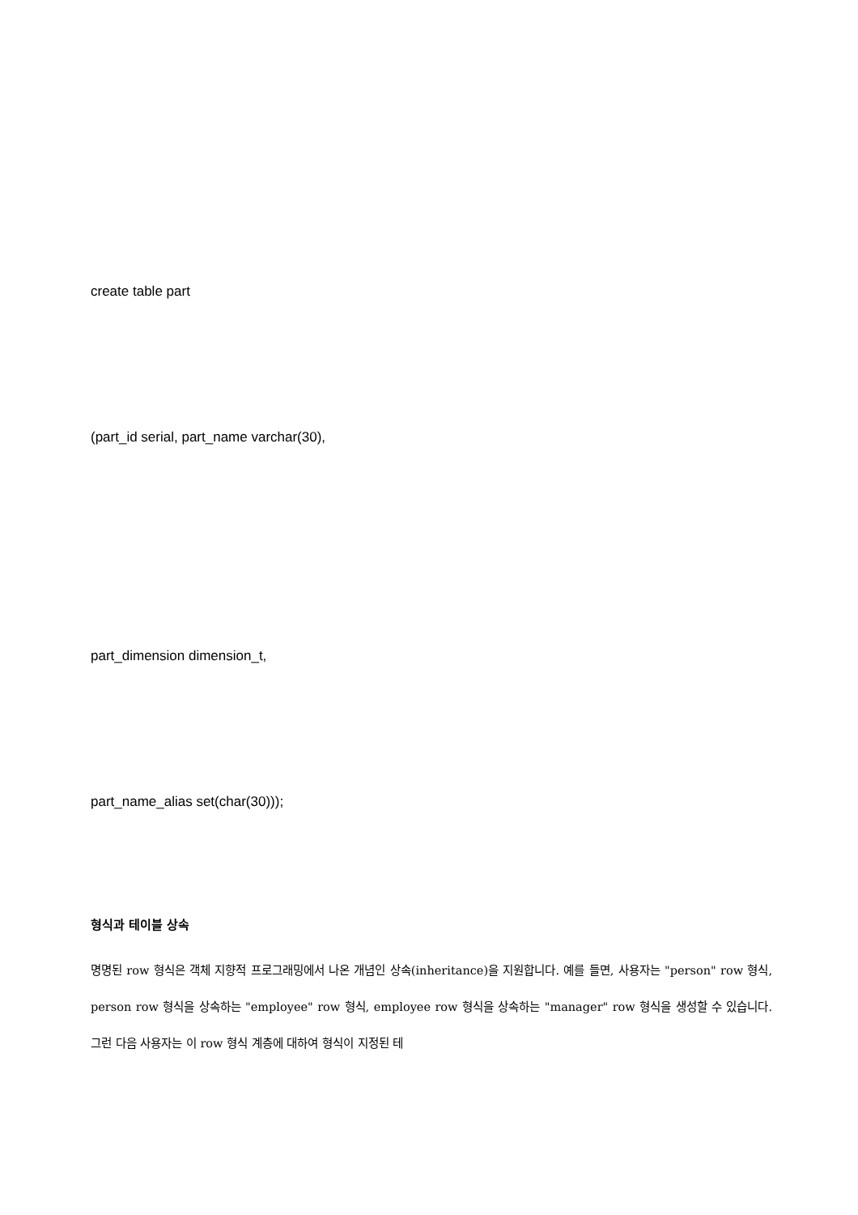create table part
(part_id serial, part_name varchar(30),
part_dimension dimension_t,
part_name_alias set(char(30)));
형식과 테이블 상속
명명된 row 형식은 객체 지향적 프로그래밍에서 나온 개념인 상속(inheritance)을 지원합니다. 예를 들면, 사용자는 "person" row 형식, person row 형식을 상속하는 "employee" row 형식, employee row 형식을 상속하는 "manager" row 형식을 생성할 수 있습니다. 그런 다음 사용자는 이 row 형식 계층에 대하여 형식이 지정된 테